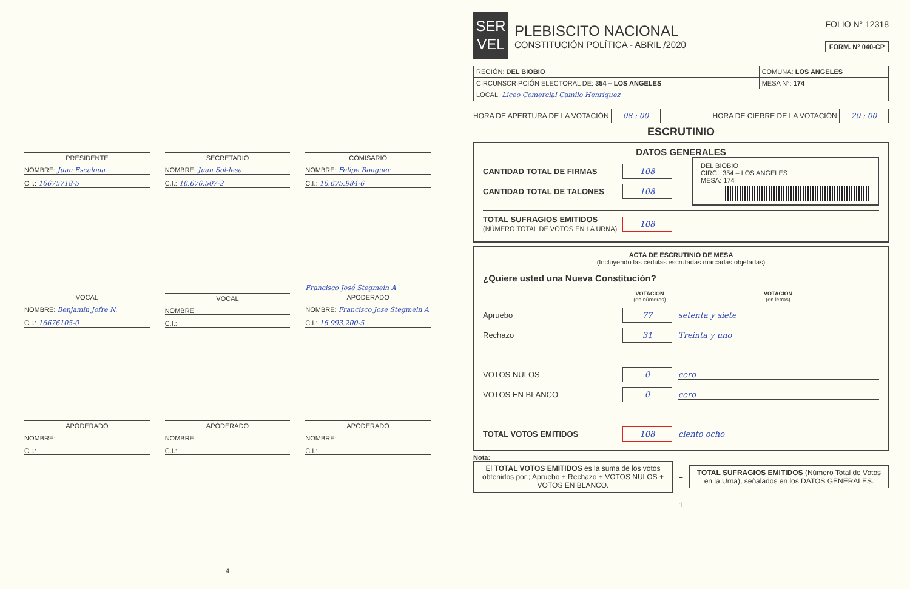PRESIDENTE
NOMBRE: Juan Escalona
C.I.: 16675718-5
SECRETARIO
NOMBRE: Juan Sol-lesa
C.I.: 16.676.507-2
COMISARIO
NOMBRE: Felipe Bonguer
C.I.: 16.675.984-6
VOCAL
NOMBRE: Benjamin Jofre N.
C.I.: 16676105-0
VOCAL
NOMBRE:
C.I.:
Francisco José Stegmein A
APODERADO
NOMBRE: Francisco Jose Stegmein A
C.I.: 16.993.200-5
APODERADO
NOMBRE:
C.I.:
APODERADO
NOMBRE:
C.I.:
APODERADO
NOMBRE:
C.I.:
4
SER
VEL
PLEBISCITO NACIONAL
CONSTITUCIÓN POLÍTICA - ABRIL /2020
FOLIO N° 12318
FORM. N° 040-CP
| REGIÓN: DEL BIOBIO | COMUNA: LOS ANGELES | |
| CIRCUNSCRIPCIÓN ELECTORAL DE: 354 – LOS ANGELES | | MESA N°: 174 |
| LOCAL: Liceo Comercial Camilo Henriquez | | |
HORA DE APERTURA DE LA VOTACIÓN 08 : 00 HORA DE CIERRE DE LA VOTACIÓN 20 : 00
ESCRUTINIO
DATOS GENERALES
CANTIDAD TOTAL DE FIRMAS 108
CANTIDAD TOTAL DE TALONES 108
DEL BIOBIO
CIRC.: 354 – LOS ANGELES
MESA: 174
TOTAL SUFRAGIOS EMITIDOS
(NÚMERO TOTAL DE VOTOS EN LA URNA) 108
ACTA DE ESCRUTINIO DE MESA
(Incluyendo las cédulas escrutadas marcadas objetadas)
¿Quiere usted una Nueva Constitución?
VOTACIÓN
(en números) VOTACIÓN
(en letras)
Apruebo 77 setenta y siete
Rechazo 31 Treinta y uno
VOTOS NULOS 0 cero
VOTOS EN BLANCO 0 cero
TOTAL VOTOS EMITIDOS 108 ciento ocho
Nota:
El TOTAL VOTOS EMITIDOS es la suma de los votos obtenidos por ; Apruebo + Rechazo + VOTOS NULOS + VOTOS EN BLANCO.
=
TOTAL SUFRAGIOS EMITIDOS (Número Total de Votos en la Urna), señalados en los DATOS GENERALES.
1